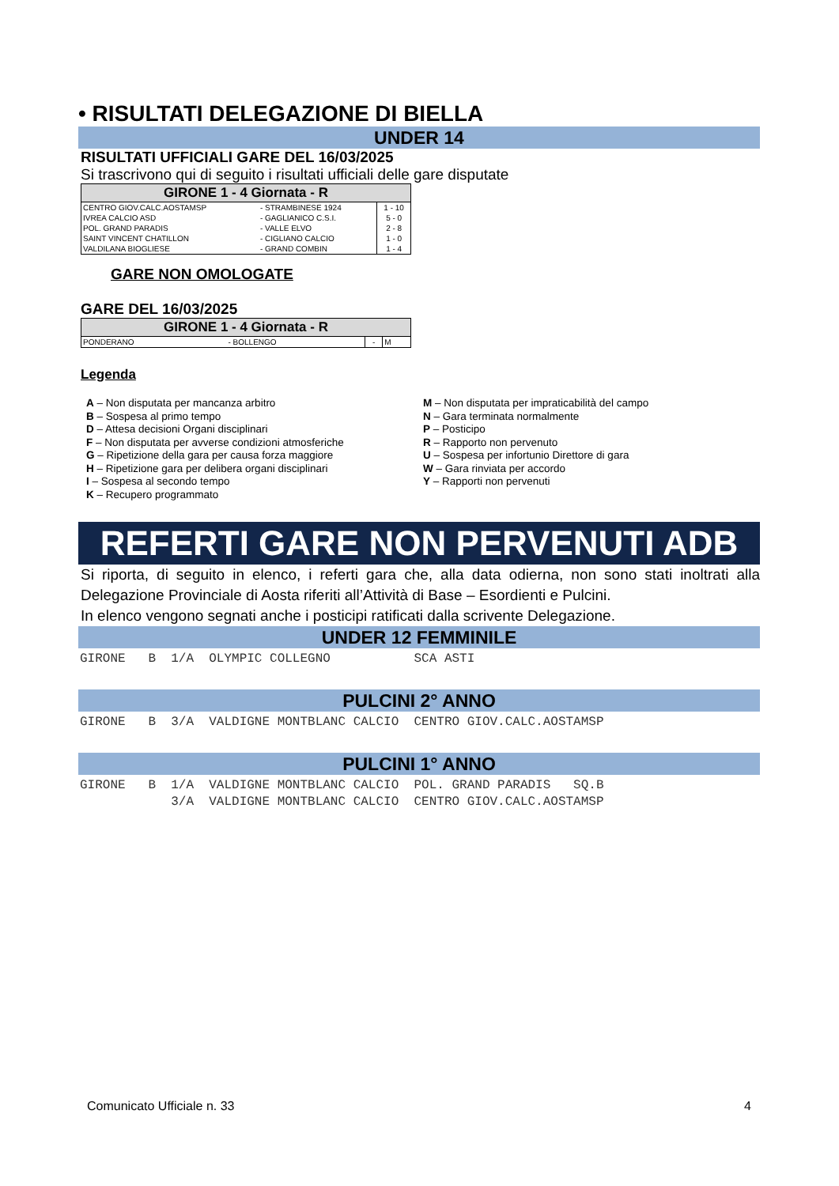• RISULTATI DELEGAZIONE DI BIELLA
UNDER 14
RISULTATI UFFICIALI GARE DEL 16/03/2025
Si trascrivono qui di seguito i risultati ufficiali delle gare disputate
| GIRONE 1 - 4 Giornata - R | | |
| --- | --- | --- |
| CENTRO GIOV.CALC.AOSTAMSP | - STRAMBINESE 1924 | 1 - 10 |
| IVREA CALCIO ASD | - GAGLIANICO C.S.I. | 5 - 0 |
| POL. GRAND PARADIS | - VALLE ELVO | 2 - 8 |
| SAINT VINCENT CHATILLON | - CIGLIANO CALCIO | 1 - 0 |
| VALDILANA BIOGLIESE | - GRAND COMBIN | 1 - 4 |
GARE NON OMOLOGATE
GARE DEL 16/03/2025
| GIRONE 1 - 4 Giornata - R | | | |
| --- | --- | --- | --- |
| PONDERANO | - BOLLENGO | - | M |
Legenda
A – Non disputata per mancanza arbitro
B – Sospesa al primo tempo
D – Attesa decisioni Organi disciplinari
F – Non disputata per avverse condizioni atmosferiche
G – Ripetizione della gara per causa forza maggiore
H – Ripetizione gara per delibera organi disciplinari
I – Sospesa al secondo tempo
K – Recupero programmato
M – Non disputata per impraticabilità del campo
N – Gara terminata normalmente
P – Posticipo
R – Rapporto non pervenuto
U – Sospesa per infortunio Direttore di gara
W – Gara rinviata per accordo
Y – Rapporti non pervenuti
REFERTI GARE NON PERVENUTI ADB
Si riporta, di seguito in elenco, i referti gara che, alla data odierna, non sono stati inoltrati alla Delegazione Provinciale di Aosta riferiti all’Attività di Base – Esordienti e Pulcini.
In elenco vengono segnati anche i posticipi ratificati dalla scrivente Delegazione.
UNDER 12 FEMMINILE
GIRONE B 1/A OLYMPIC COLLEGNO SCA ASTI
PULCINI 2° ANNO
GIRONE B 3/A VALDIGNE MONTBLANC CALCIO CENTRO GIOV.CALC.AOSTAMSP
PULCINI 1° ANNO
GIRONE B 1/A VALDIGNE MONTBLANC CALCIO POL. GRAND PARADIS SQ.B 3/A VALDIGNE MONTBLANC CALCIO CENTRO GIOV.CALC.AOSTAMSP
Comunicato Ufficiale n. 33 4